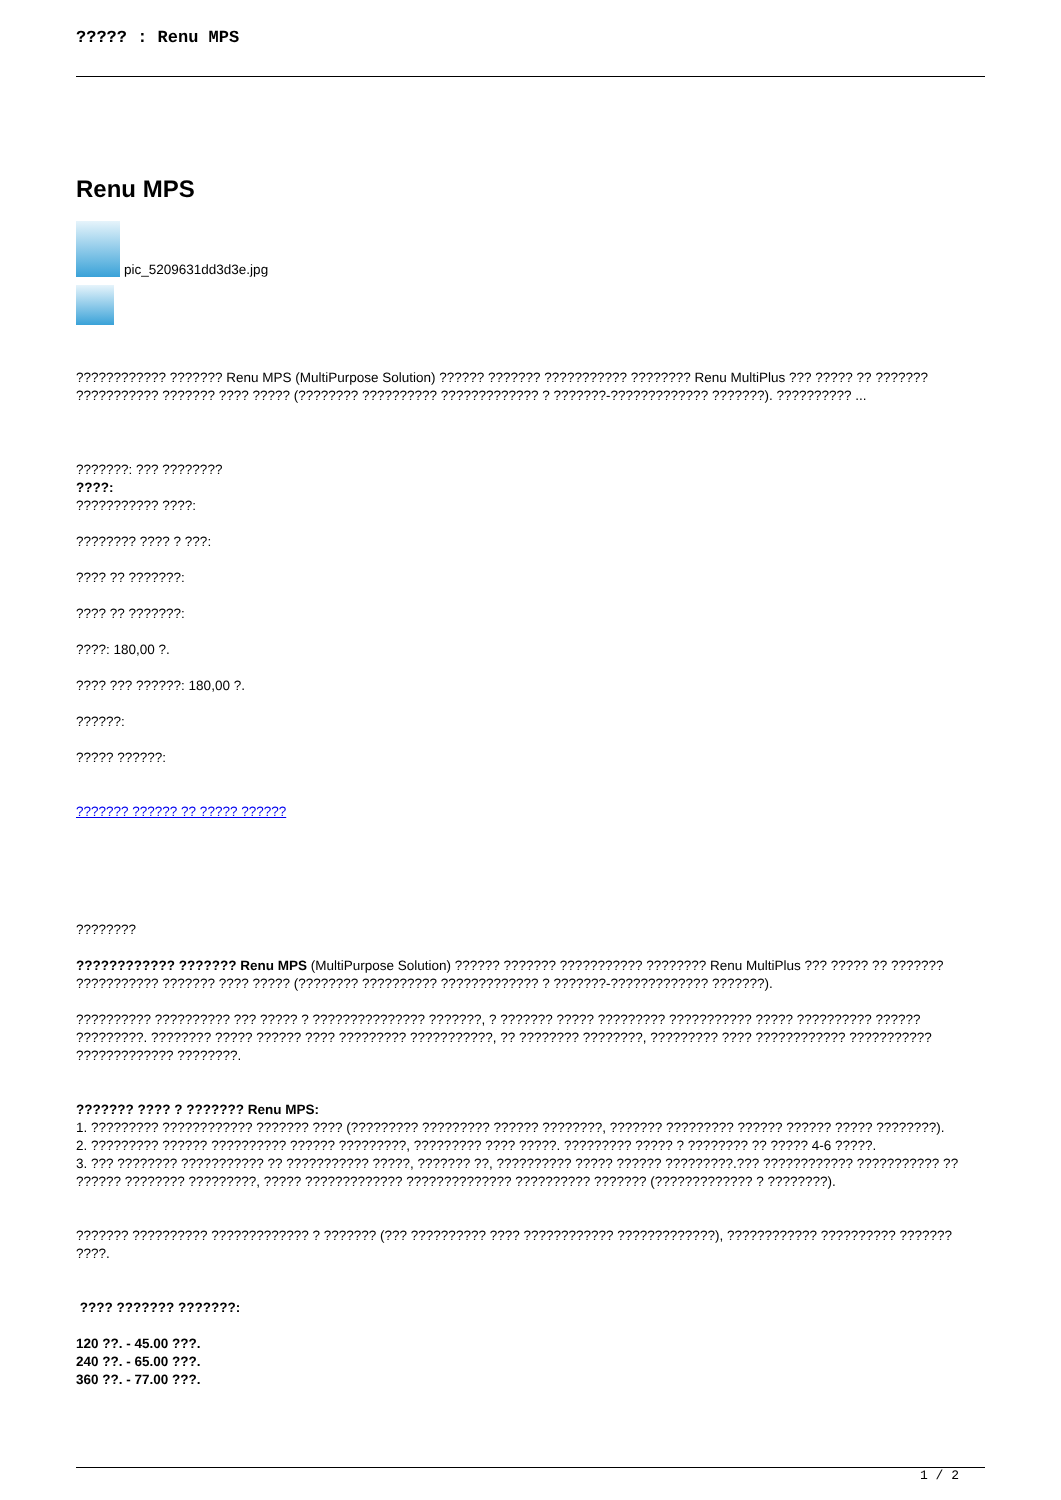????? : Renu MPS
Renu MPS
pic_5209631dd3d3e.jpg
???????????? ??????? Renu MPS (MultiPurpose Solution) ?????? ??????? ??????????? ???????? Renu MultiPlus ??? ????? ?? ??????? ??????????? ??????? ???? ????? (???????? ?????????? ????????????? ? ???????-????????????? ???????). ?????????? ...
???????: ??? ????????
????:
??????????? ????:
???????? ???? ? ???:
???? ?? ???????:
???? ?? ???????:
????: 180,00 ?.
???? ??? ??????: 180,00 ?.
??????:
????? ??????:
??????? ?????? ?? ????? ??????
????????
???????????? ??????? Renu MPS (MultiPurpose Solution) ?????? ??????? ??????????? ???????? Renu MultiPlus ??? ????? ?? ??????? ??????????? ??????? ???? ????? (???????? ?????????? ????????????? ? ???????-????????????? ???????).
?????????? ?????????? ??? ????? ? ??????????????? ???????, ? ??????? ????? ????????? ??????????? ????? ?????????? ?????? ?????????. ???????? ????? ?????? ???? ????????? ???????????, ?? ???????? ????????, ????????? ???? ???????????? ??????????? ????????????? ????????.
??????? ???? ? ??????? Renu MPS:
1. ????????? ???????????? ??????? ???? (????????? ????????? ?????? ????????, ??????? ????????? ?????? ?????? ????? ????????).
2. ????????? ?????? ?????????? ?????? ?????????, ????????? ???? ?????. ????????? ????? ? ???????? ?? ????? 4-6 ?????.
3. ??? ???????? ??????????? ?? ??????????? ?????, ??????? ??, ?????????? ????? ?????? ?????????.??? ???????????? ??????????? ?? ?????? ???????? ?????????, ????? ????????????? ?????????????? ?????????? ??????? (????????????? ? ????????).
??????? ?????????? ????????????? ? ??????? (??? ?????????? ???? ???????????? ?????????????), ???????????? ?????????? ??????? ????.
???? ??????? ???????:
120 ??. - 45.00 ???.
240 ??. - 65.00 ???.
360 ??. - 77.00 ???.
1 / 2